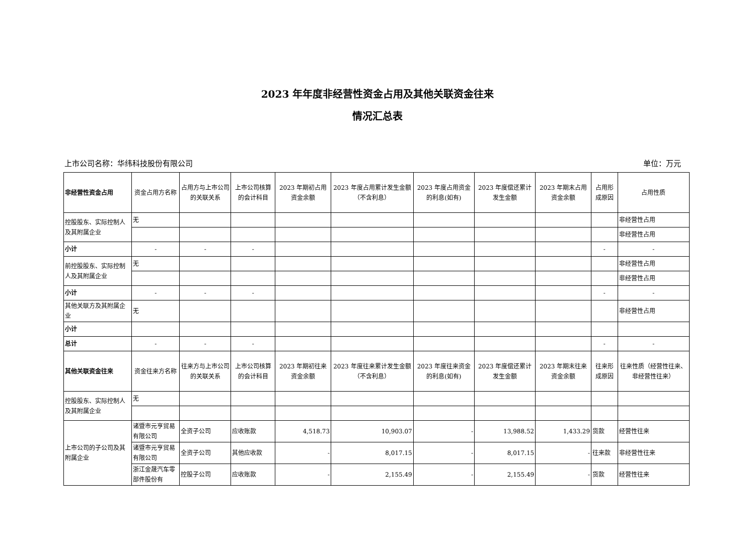2023 年年度非经营性资金占用及其他关联资金往来
情况汇总表
上市公司名称：华纬科技股份有限公司 单位：万元
| 非经营性资金占用 | 资金占用方名称 | 占用方与上市公司的关联关系 | 上市公司核算的会计科目 | 2023 年期初占用资金余额 | 2023 年度占用累计发生金额（不含利息） | 2023 年度占用资金的利息(如有) | 2023 年度偿还累计发生金额 | 2023 年期末占用资金余额 | 占用形成原因 | 占用性质 |
| --- | --- | --- | --- | --- | --- | --- | --- | --- | --- | --- |
| 控股股东、实际控制人及其附属企业 | 无 | | | | | | | | | 非经营性占用 |
| | | | | | | | | | | 非经营性占用 |
| 小计 | - | - | - | | | | | | - | - |
| 前控股股东、实际控制人及其附属企业 | 无 | | | | | | | | | 非经营性占用 |
| | | | | | | | | | | 非经营性占用 |
| 小计 | - | - | - | | | | | | - | - |
| 其他关联方及其附属企业 | 无 | | | | | | | | | 非经营性占用 |
| 小计 | | | | | | | | | | |
| 总计 | - | - | - | | | | | | - | - |
| 其他关联资金往来 | 资金往来方名称 | 往来方与上市公司的关联关系 | 上市公司核算的会计科目 | 2023 年期初往来资金余额 | 2023 年度往来累计发生金额（不含利息） | 2023 年度往来资金的利息(如有) | 2023 年度偿还累计发生金额 | 2023 年期末往来资金余额 | 往来形成原因 | 往来性质（经营性往来、非经营性往来） |
| 控股股东、实际控制人及其附属企业 | 无 | | | | | | | | | |
| 上市公司的子公司及其附属企业 | 诸暨市元亨贸易有限公司 | 全资子公司 | 应收账款 | 4,518.73 | 10,903.07 | - | 13,988.52 | 1,433.29 | 货款 | 经营性往来 |
| | 诸暨市元亨贸易有限公司 | 全资子公司 | 其他应收款 | - | 8,017.15 | - | 8,017.15 | - | 往来款 | 非经营性往来 |
| | 浙江金晟汽车零部件股份有 | 控股子公司 | 应收账款 | - | 2,155.49 | - | 2,155.49 | - | 货款 | 经营性往来 |